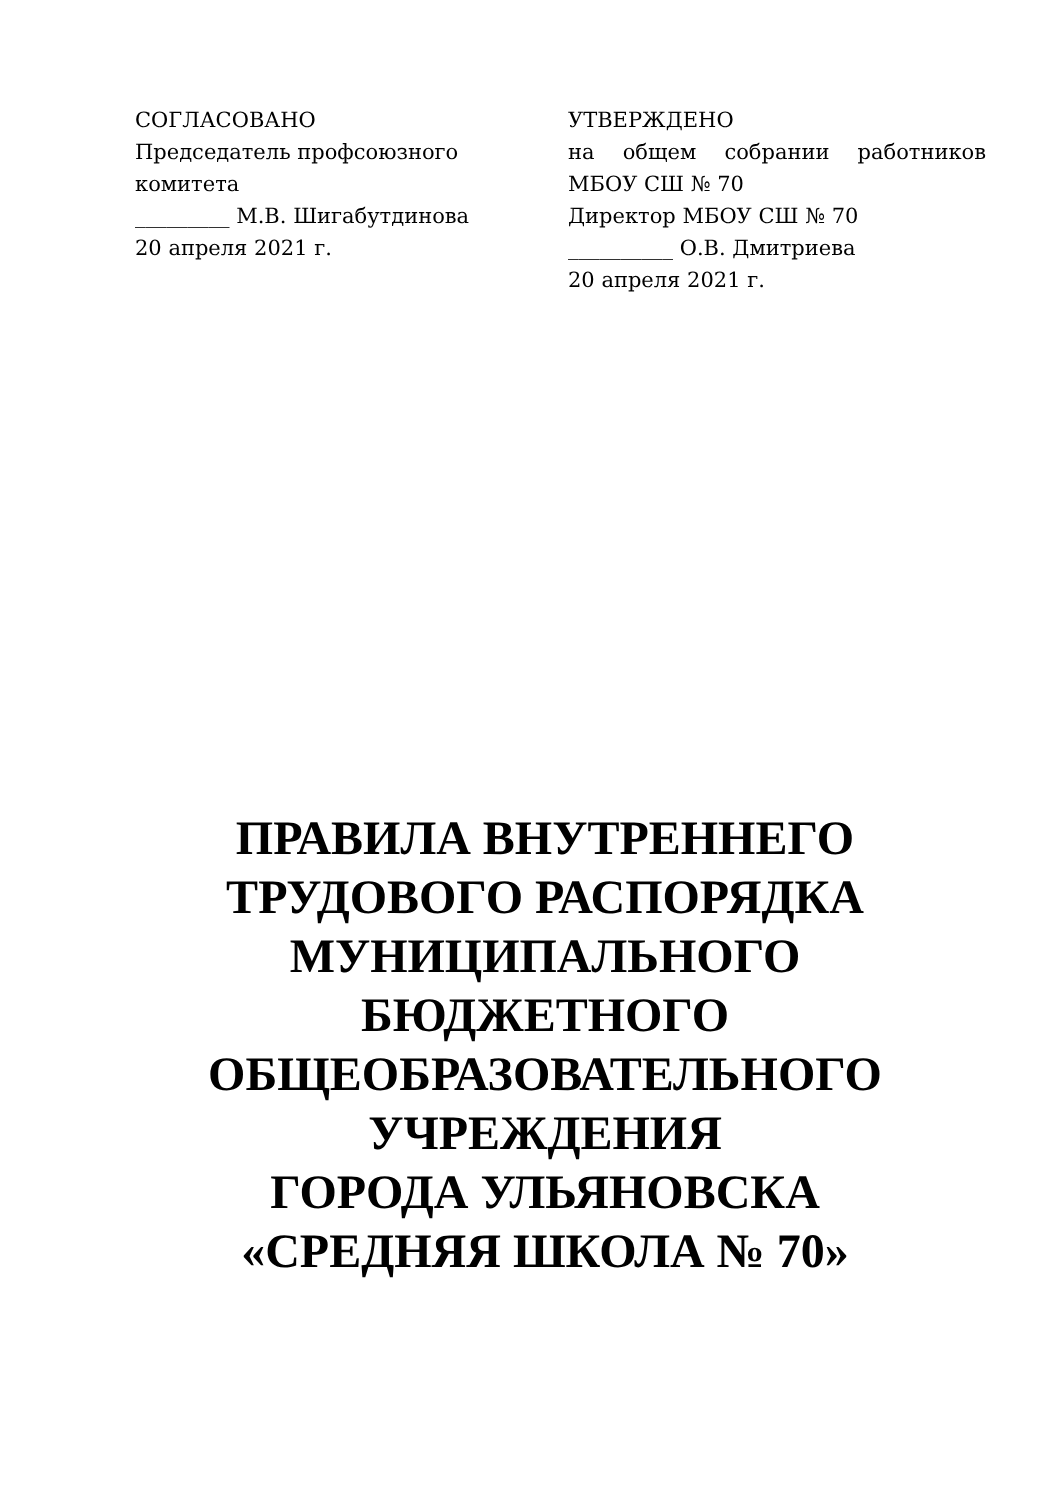СОГЛАСОВАНО
Председатель профсоюзного комитета
_________ М.В. Шигабутдинова
20 апреля 2021 г.
УТВЕРЖДЕНО
на общем собрании работников
МБОУ СШ № 70
Директор МБОУ СШ № 70
__________ О.В. Дмитриева
20 апреля 2021 г.
ПРАВИЛА ВНУТРЕННЕГО ТРУДОВОГО РАСПОРЯДКА МУНИЦИПАЛЬНОГО
БЮДЖЕТНОГО ОБЩЕОБРАЗОВАТЕЛЬНОГО УЧРЕЖДЕНИЯ
ГОРОДА УЛЬЯНОВСКА
«СРЕДНЯЯ ШКОЛА № 70»